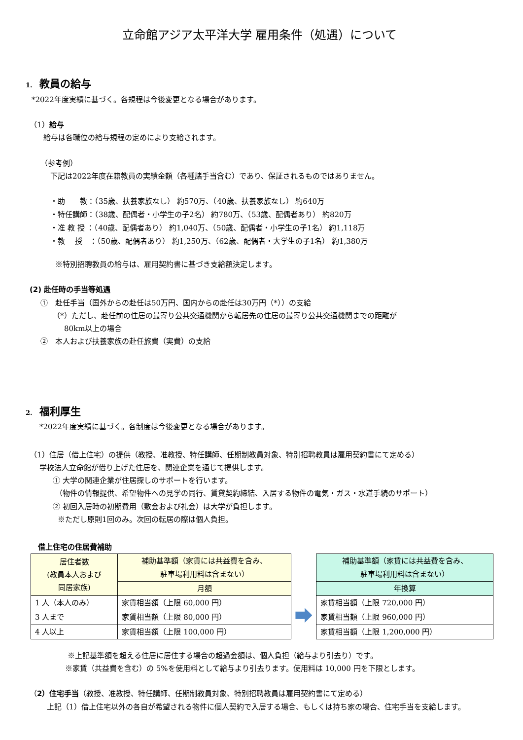立命館アジア太平洋大学 雇用条件（処遇）について
1. 教員の給与
*2022年度実績に基づく。各規程は今後変更となる場合があります。
（1）給与
給与は各職位の給与規程の定めにより支給されます。
（参考例）
下記は2022年度在籍教員の実績金額（各種諸手当含む）であり、保証されるものではありません。
・助　　教：（35歳、扶養家族なし） 約570万、（40歳、扶養家族なし） 約640万
・特任講師：（38歳、配偶者・小学生の子2名） 約780万、（53歳、配偶者あり） 約820万
・准 教 授 ：（40歳、配偶者あり） 約1,040万、（50歳、配偶者・小学生の子1名） 約1,118万
・教　 授　：（50歳、配偶者あり） 約1,250万、（62歳、配偶者・大学生の子1名） 約1,380万
※特別招聘教員の給与は、雇用契約書に基づき支給額決定します。
(2) 赴任時の手当等処遇
①　赴任手当（国外からの赴任は50万円、国内からの赴任は30万円（*））の支給
（*）ただし、赴任前の住居の最寄り公共交通機関から転居先の住居の最寄り公共交通機関までの距離が
80km以上の場合
②　本人および扶養家族の赴任旅費（実費）の支給
2. 福利厚生
*2022年度実績に基づく。各制度は今後変更となる場合があります。
（1）住居（借上住宅）の提供（教授、准教授、特任講師、任期制教員対象、特別招聘教員は雇用契約書にて定める）
学校法人立命館が借り上げた住居を、関連企業を通じて提供します。
① 大学の関連企業が住居探しのサポートを行います。
（物件の情報提供、希望物件への見学の同行、賃貸契約締結、入居する物件の電気・ガス・水道手続のサポート）
② 初回入居時の初期費用（敷金および礼金）は大学が負担します。
※ただし原則1回のみ。次回の転居の際は個人負担。
借上住宅の住居費補助
| 居住者数 (教員本人および 同居家族) | 補助基準額（家賃には共益費を含み、 駐車場利用料は含まない） |
| --- | --- |
| | 月額 |
| 1 人（本人のみ） | 家賃相当額（上限 60,000 円） |
| 3 人まで | 家賃相当額（上限 80,000 円） |
| 4 人以上 | 家賃相当額（上限 100,000 円） |
| 補助基準額（家賃には共益費を含み、 駐車場利用料は含まない） |
| --- |
| 年換算 |
| 家賃相当額（上限 720,000 円） |
| 家賃相当額（上限 960,000 円） |
| 家賃相当額（上限 1,200,000 円） |
※上記基準額を超える住居に居住する場合の超過金額は、個人負担（給与より引去り）です。
※家賃（共益費を含む）の 5%を使用料として給与より引去ります。使用料は 10,000 円を下限とします。
（2）住宅手当（教授、准教授、特任講師、任期制教員対象、特別招聘教員は雇用契約書にて定める）
　上記（1）借上住宅以外の各自が希望される物件に個人契約で入居する場合、もしくは持ち家の場合、住宅手当を支給します。